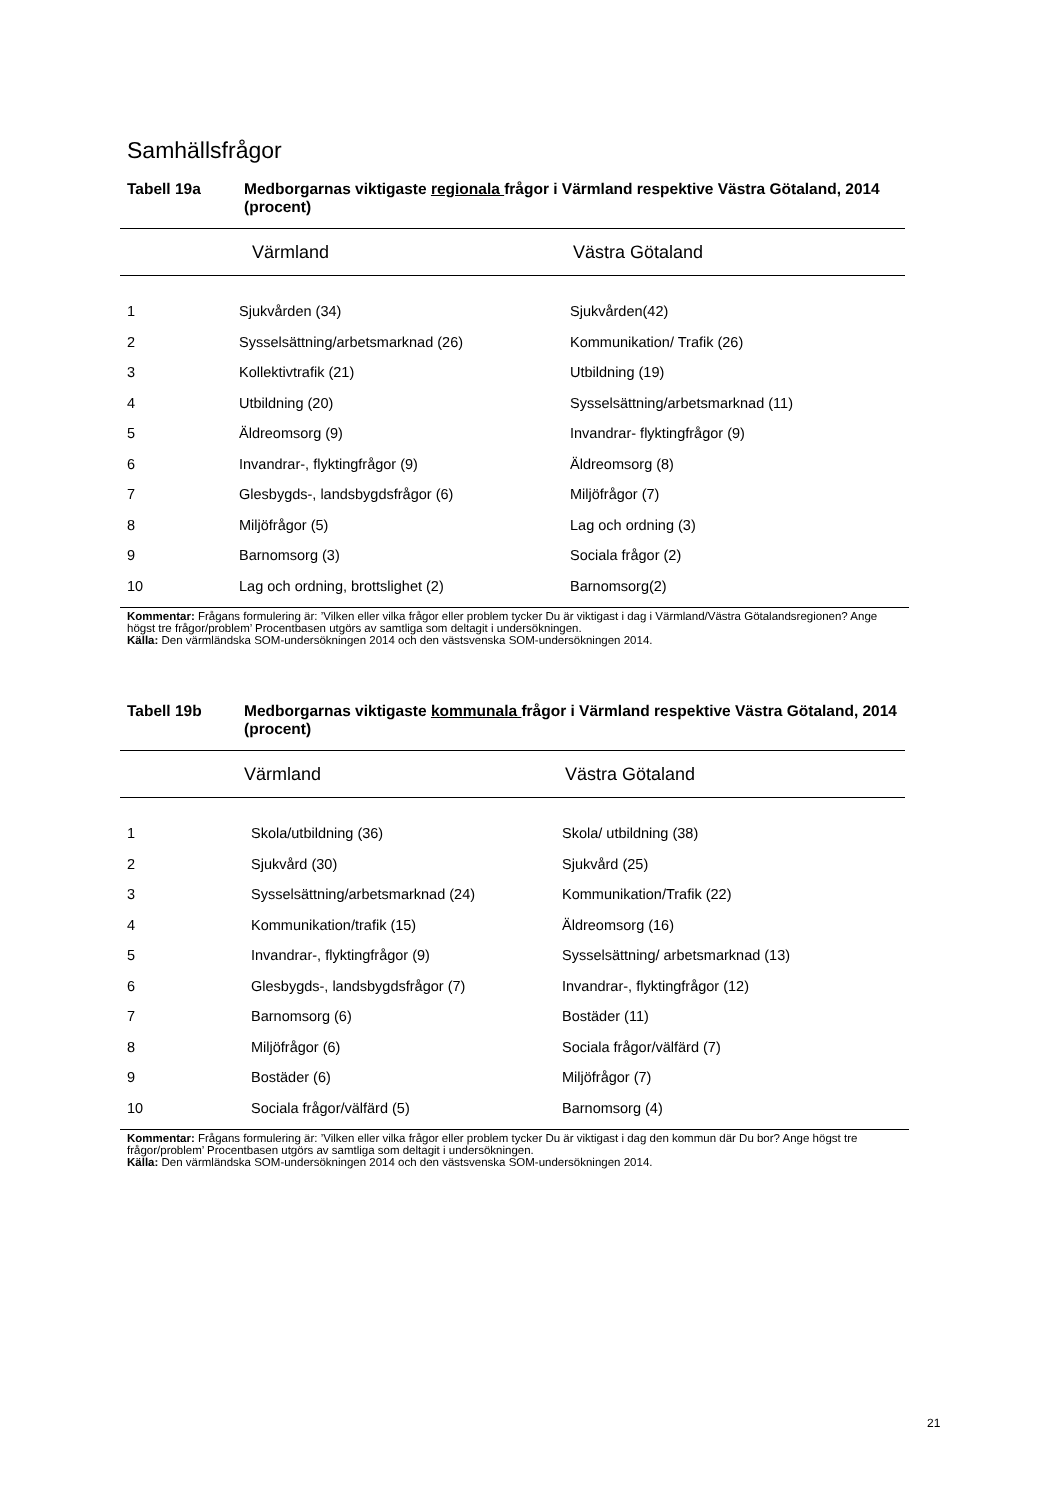Samhällsfrågor
Tabell 19a Medborgarnas viktigaste regionala frågor i Värmland respektive Västra Götaland, 2014 (procent)
| | Värmland | Västra Götaland |
| --- | --- | --- |
| 1 | Sjukvården (34) | Sjukvården(42) |
| 2 | Sysselsättning/arbetsmarknad (26) | Kommunikation/ Trafik (26) |
| 3 | Kollektivtrafik (21) | Utbildning (19) |
| 4 | Utbildning (20) | Sysselsättning/arbetsmarknad (11) |
| 5 | Äldreomsorg (9) | Invandrar- flyktingfrågor (9) |
| 6 | Invandrar-, flyktingfrågor (9) | Äldreomsorg (8) |
| 7 | Glesbygds-, landsbygdsfrågor (6) | Miljöfrågor (7) |
| 8 | Miljöfrågor (5) | Lag och ordning (3) |
| 9 | Barnomsorg (3) | Sociala frågor (2) |
| 10 | Lag och ordning, brottslighet (2) | Barnomsorg(2) |
Kommentar: Frågans formulering är: ’Vilken eller vilka frågor eller problem tycker Du är viktigast i dag i Värmland/Västra Götalandsregionen? Ange högst tre frågor/problem’ Procentbasen utgörs av samtliga som deltagit i undersökningen.
Källa: Den värmländska SOM-undersökningen 2014 och den västsvenska SOM-undersökningen 2014.
Tabell 19b Medborgarnas viktigaste kommunala frågor i Värmland respektive Västra Götaland, 2014 (procent)
| | Värmland | Västra Götaland |
| --- | --- | --- |
| 1 | Skola/utbildning (36) | Skola/ utbildning (38) |
| 2 | Sjukvård (30) | Sjukvård (25) |
| 3 | Sysselsättning/arbetsmarknad (24) | Kommunikation/Trafik (22) |
| 4 | Kommunikation/trafik (15) | Äldreomsorg (16) |
| 5 | Invandrar-, flyktingfrågor (9) | Sysselsättning/ arbetsmarknad (13) |
| 6 | Glesbygds-, landsbygdsfrågor (7) | Invandrar-, flyktingfrågor (12) |
| 7 | Barnomsorg (6) | Bostäder (11) |
| 8 | Miljöfrågor (6) | Sociala frågor/välfärd (7) |
| 9 | Bostäder (6) | Miljöfrågor (7) |
| 10 | Sociala frågor/välfärd (5) | Barnomsorg (4) |
Kommentar: Frågans formulering är: ’Vilken eller vilka frågor eller problem tycker Du är viktigast i dag den kommun där Du bor? Ange högst tre frågor/problem’ Procentbasen utgörs av samtliga som deltagit i undersökningen.
Källa: Den värmländska SOM-undersökningen 2014 och den västsvenska SOM-undersökningen 2014.
21